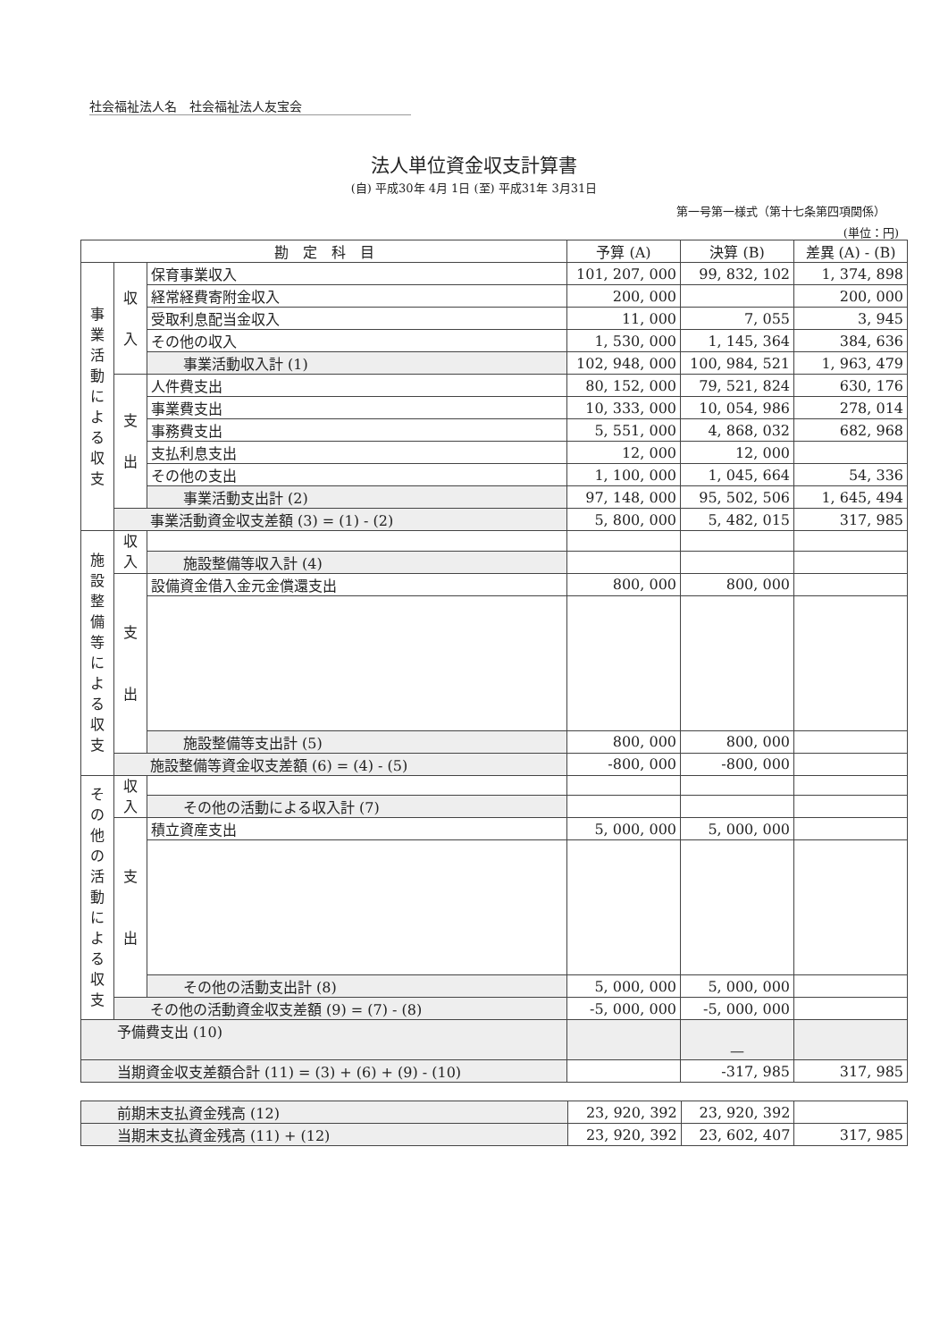社会福祉法人名　社会福祉法人友宝会
法人単位資金収支計算書
(自) 平成30年 4月 1日 (至) 平成31年 3月31日
第一号第一様式（第十七条第四項関係）
(単位：円)
| 勘 定 科 目 | | | 予算 (A) | 決算 (B) | 差異 (A) - (B) |
| --- | --- | --- | --- | --- | --- |
| 事 業 活 動 に よ る 収 支 | 収 入 | 保育事業収入 | 101, 207, 000 | 99, 832, 102 | 1, 374, 898 |
| | | 経常経費寄附金収入 | 200, 000 | | 200, 000 |
| | | 受取利息配当金収入 | 11, 000 | 7, 055 | 3, 945 |
| | | その他の収入 | 1, 530, 000 | 1, 145, 364 | 384, 636 |
| | | 事業活動収入計 (1) | 102, 948, 000 | 100, 984, 521 | 1, 963, 479 |
| | 支 出 | 人件費支出 | 80, 152, 000 | 79, 521, 824 | 630, 176 |
| | | 事業費支出 | 10, 333, 000 | 10, 054, 986 | 278, 014 |
| | | 事務費支出 | 5, 551, 000 | 4, 868, 032 | 682, 968 |
| | | 支払利息支出 | 12, 000 | 12, 000 | |
| | | その他の支出 | 1, 100, 000 | 1, 045, 664 | 54, 336 |
| | | 事業活動支出計 (2) | 97, 148, 000 | 95, 502, 506 | 1, 645, 494 |
| | 事業活動資金収支差額 (3) = (1) - (2) | | 5, 800, 000 | 5, 482, 015 | 317, 985 |
| 施 設 整 備 等 に よ る 収 支 | 収 入 | | | | |
| | | 施設整備等収入計 (4) | | | |
| | 支 出 | 設備資金借入金元金償還支出 | 800, 000 | 800, 000 | |
| | | 施設整備等支出計 (5) | 800, 000 | 800, 000 | |
| | 施設整備等資金収支差額 (6) = (4) - (5) | | -800, 000 | -800, 000 | |
| そ の 他 の 活 動 に よ る 収 支 | 収 入 | | | | |
| | | その他の活動による収入計 (7) | | | |
| | 支 出 | 積立資産支出 | 5, 000, 000 | 5, 000, 000 | |
| | | その他の活動支出計 (8) | 5, 000, 000 | 5, 000, 000 | |
| | その他の活動資金収支差額 (9) = (7) - (8) | | -5, 000, 000 | -5, 000, 000 | |
| 予備費支出 (10) | | | | — | |
| 当期資金収支差額合計 (11) = (3) + (6) + (9) - (10) | | | | -317, 985 | 317, 985 |
| 前期末支払資金残高 (12) | 23, 920, 392 | 23, 920, 392 | |
| 当期末支払資金残高 (11) + (12) | 23, 920, 392 | 23, 602, 407 | 317, 985 |